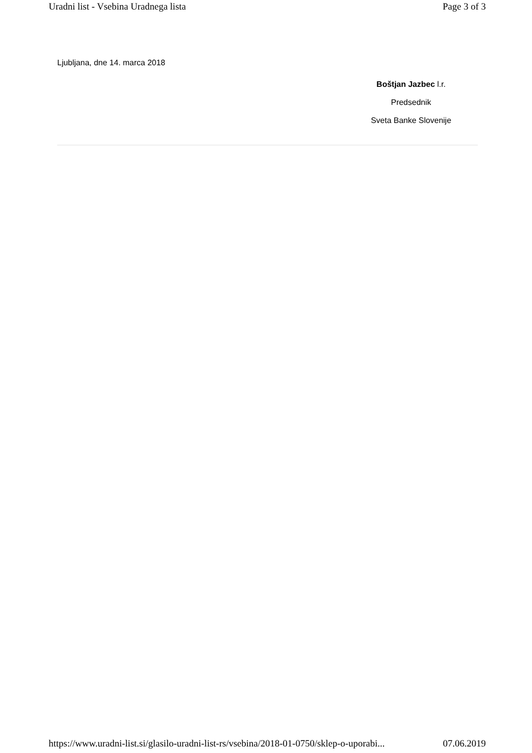Uradni list - Vsebina Uradnega lista Page 3 of 3
Ljubljana, dne 14. marca 2018
Boštjan Jazbec l.r.
Predsednik
Sveta Banke Slovenije
https://www.uradni-list.si/glasilo-uradni-list-rs/vsebina/2018-01-0750/sklep-o-uporabi... 07.06.2019